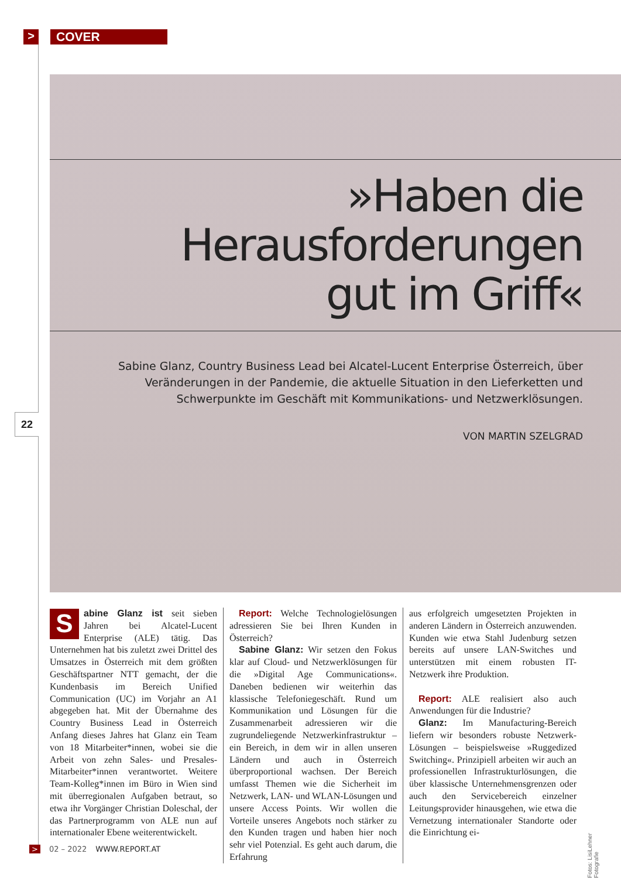>
COVER
»Haben die
Herausforderungen
gut im Griff«
Sabine Glanz, Country Business Lead bei Alcatel-Lucent Enterprise Österreich, über Veränderungen in der Pandemie, die aktuelle Situation in den Lieferketten und Schwerpunkte im Geschäft mit Kommunikations- und Netzwerklösungen.
VON MARTIN SZELGRAD
22
Sabine Glanz ist seit sieben Jahren bei Alcatel-Lucent Enterprise (ALE) tätig. Das Unternehmen hat bis zuletzt zwei Drittel des Umsatzes in Österreich mit dem größten Geschäftspartner NTT gemacht, der die Kundenbasis im Bereich Unified Communication (UC) im Vorjahr an A1 abgegeben hat. Mit der Übernahme des Country Business Lead in Österreich Anfang dieses Jahres hat Glanz ein Team von 18 Mitarbeiter*innen, wobei sie die Arbeit von zehn Sales- und Presales-Mitarbeiter*innen verantwortet. Weitere Team-Kolleg*innen im Büro in Wien sind mit überregionalen Aufgaben betraut, so etwa ihr Vorgänger Christian Doleschal, der das Partnerprogramm von ALE nun auf internationaler Ebene weiterentwickelt.
 Report: Welche Technologielösungen adressieren Sie bei Ihren Kunden in Österreich?
 Sabine Glanz: Wir setzen den Fokus klar auf Cloud- und Netzwerklösungen für die »Digital Age Communications«. Daneben bedienen wir weiterhin das klassische Telefoniegeschäft. Rund um Kommunikation und Lösungen für die Zusammenarbeit adressieren wir die zugrundeliegende Netzwerkinfrastruktur – ein Bereich, in dem wir in allen unseren Ländern und auch in Österreich überproportional wachsen. Der Bereich umfasst Themen wie die Sicherheit im Netzwerk, LAN- und WLAN-Lösungen und unsere Access Points. Wir wollen die Vorteile unseres Angebots noch stärker zu den Kunden tragen und haben hier noch sehr viel Potenzial. Es geht auch darum, die Erfahrung
aus erfolgreich umgesetzten Projekten in anderen Ländern in Österreich anzuwenden. Kunden wie etwa Stahl Judenburg setzen bereits auf unsere LAN-Switches und unterstützen mit einem robusten IT-Netzwerk ihre Produktion.
 Report: ALE realisiert also auch Anwendungen für die Industrie?
 Glanz: Im Manufacturing-Bereich liefern wir besonders robuste Netzwerk-Lösungen – beispielsweise »Ruggedized Switching«. Prinzipiell arbeiten wir auch an professionellen Infrastrukturlösungen, die über klassische Unternehmensgrenzen oder auch den Servicebereich einzelner Leitungsprovider hinausgehen, wie etwa die Vernetzung internationaler Standorte oder die Einrichtung ei-
Fotos: LisiLehner Fotografie
> 02 – 2022 WWW.REPORT.AT